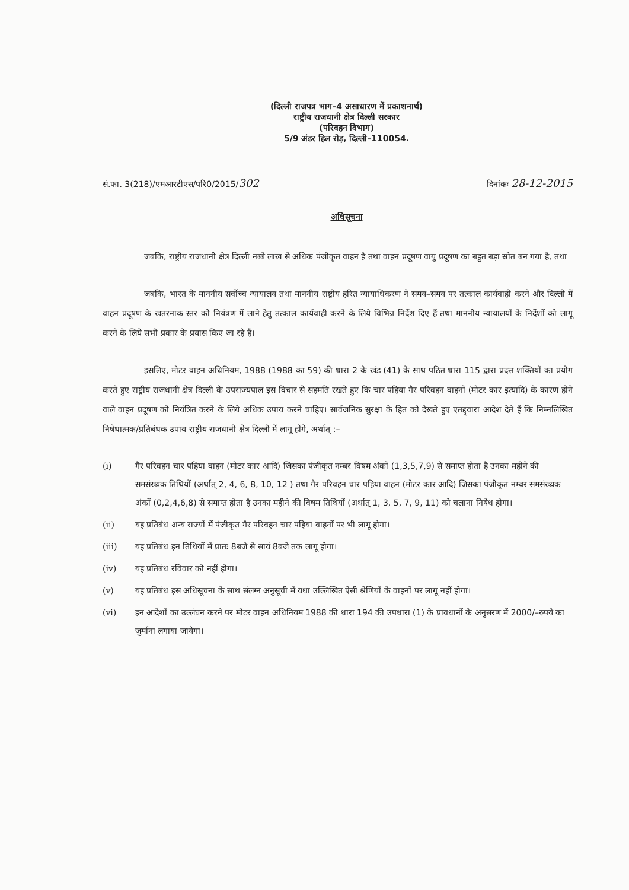(दिल्ली राजपत्र भाग–4 असाधारण में प्रकाशनार्थ)
राष्ट्रीय राजधानी क्षेत्र दिल्ली सरकार
(परिवहन विभाग)
5/9 अंडर हिल रोड़, दिल्ली–110054.
सं.फा. 3(218)/एमआरटीएस/परि0/2015/302 दिनांकः 28-12-2015
अधिसूचना
जबकि, राष्ट्रीय राजधानी क्षेत्र दिल्ली नब्बे लाख से अधिक पंजीकृत वाहन है तथा वाहन प्रदूषण वायु प्रदूषण का बहुत बड़ा स्रोत बन गया है, तथा
जबकि, भारत के माननीय सर्वोच्च न्यायालय तथा माननीय राष्ट्रीय हरित न्यायाधिकरण ने समय–समय पर तत्काल कार्यवाही करने और दिल्ली में वाहन प्रदूषण के खतरनाक स्तर को नियंत्रण में लाने हेतु तत्काल कार्यवाही करने के लिये विभिन्न निर्देश दिए हैं तथा माननीय न्यायालयों के निर्देशों को लागू करने के लिये सभी प्रकार के प्रयास किए जा रहे हैं।
इसलिए, मोटर वाहन अधिनियम, 1988 (1988 का 59) की धारा 2 के खंड (41) के साथ पठित धारा 115 द्वारा प्रदत्त शक्तियों का प्रयोग करते हुए राष्ट्रीय राजधानी क्षेत्र दिल्ली के उपराज्यपाल इस विचार से सहमति रखते हुए कि चार पहिया गैर परिवहन वाहनों (मोटर कार इत्यादि) के कारण होने वाले वाहन प्रदूषण को नियंत्रित करने के लिये अधिक उपाय करने चाहिए। सार्वजनिक सुरक्षा के हित को देखते हुए एतद्द्वारा आदेश देते हैं कि निम्नलिखित निषेधात्मक/प्रतिबंधक उपाय राष्ट्रीय राजधानी क्षेत्र दिल्ली में लागू होंगे, अर्थात् :–
(i) गैर परिवहन चार पहिया वाहन (मोटर कार आदि) जिसका पंजीकृत नम्बर विषम अंकों (1,3,5,7,9) से समाप्त होता है उनका महीने की समसंख्यक तिथियों (अर्थात् 2, 4, 6, 8, 10, 12 ) तथा गैर परिवहन चार पहिया वाहन (मोटर कार आदि) जिसका पंजीकृत नम्बर समसंख्यक अंकों (0,2,4,6,8) से समाप्त होता है उनका महीने की विषम तिथियों (अर्थात् 1, 3, 5, 7, 9, 11) को चलाना निषेध होगा।
(ii) यह प्रतिबंध अन्य राज्यों में पंजीकृत गैर परिवहन चार पहिया वाहनों पर भी लागू होगा।
(iii) यह प्रतिबंध इन तिथियों में प्रातः 8बजे से सायं 8बजे तक लागू होगा।
(iv) यह प्रतिबंध रविवार को नहीं होगा।
(v) यह प्रतिबंध इस अधिसूचना के साथ संलग्न अनुसूची में यथा उल्लिखित ऐसी श्रेणियों के वाहनों पर लागू नहीं होगा।
(vi) इन आदेशों का उल्लंघन करने पर मोटर वाहन अधिनियम 1988 की धारा 194 की उपधारा (1) के प्रावधानों के अनुसरण में 2000/–रुपये का जुर्माना लगाया जायेगा।